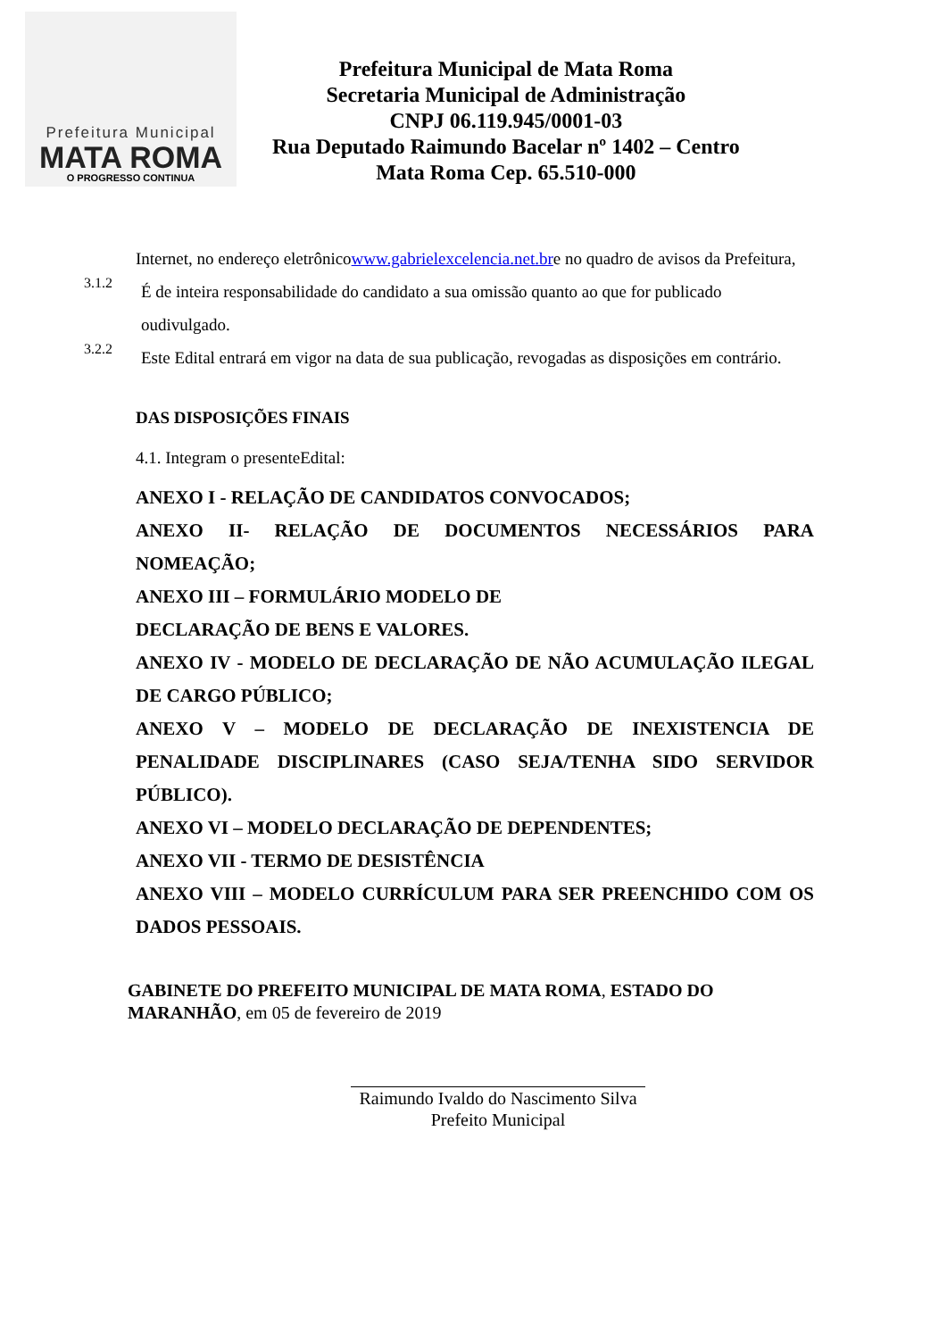Prefeitura Municipal
MATA ROMA
O PROGRESSO CONTINUA
Prefeitura Municipal de Mata Roma
Secretaria Municipal de Administração
CNPJ 06.119.945/0001-03
Rua Deputado Raimundo Bacelar nº 1402 – Centro
Mata Roma Cep. 65.510-000
Internet, no endereço eletrônicowww.gabrielexcelencia.net.bre no quadro de avisos da Prefeitura,
3.1.2
É de inteira responsabilidade do candidato a sua omissão quanto ao que for publicado oudivulgado.
3.2.2
Este Edital entrará em vigor na data de sua publicação, revogadas as disposições em contrário.
DAS DISPOSIÇÕES FINAIS
4.1. Integram o presenteEdital:
ANEXO I - RELAÇÃO DE CANDIDATOS CONVOCADOS;
ANEXO II- RELAÇÃO DE DOCUMENTOS NECESSÁRIOS PARA NOMEAÇÃO;
ANEXO III – FORMULÁRIO MODELO DE
DECLARAÇÃO DE BENS E VALORES.
ANEXO IV - MODELO DE DECLARAÇÃO DE NÃO ACUMULAÇÃO ILEGAL DE CARGO PÚBLICO;
ANEXO V – MODELO DE DECLARAÇÃO DE INEXISTENCIA DE PENALIDADE DISCIPLINARES (CASO SEJA/TENHA SIDO SERVIDOR PÚBLICO).
ANEXO VI – MODELO DECLARAÇÃO DE DEPENDENTES;
ANEXO VII - TERMO DE DESISTÊNCIA
ANEXO VIII – MODELO CURRÍCULUM PARA SER PREENCHIDO COM OS DADOS PESSOAIS.
GABINETE DO PREFEITO MUNICIPAL DE MATA ROMA, ESTADO DO MARANHÃO, em 05 de fevereiro de 2019
Raimundo Ivaldo do Nascimento Silva
Prefeito Municipal